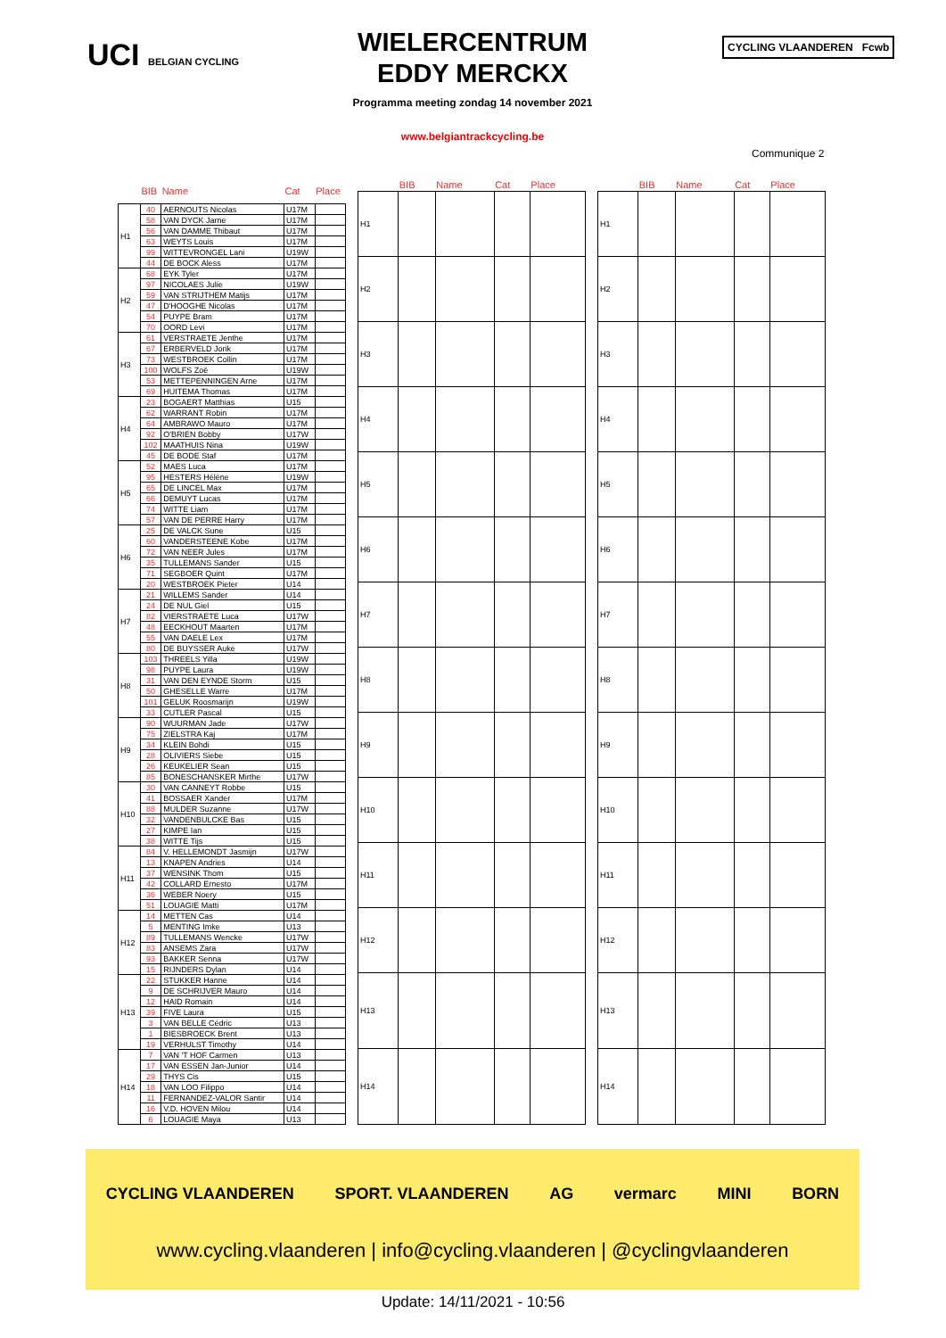UCI BELGIAN CYCLING
WIELERCENTRUM
EDDY MERCKX
CYCLING VLAANDEREN Fcwb
Programma meeting zondag 14 november 2021
www.belgiantrackcycling.be
Communique 2
| | BIB | Name | Cat | Place |
| --- | --- | --- | --- | --- |
| H1 | 40 | AERNOUTS Nicolas | U17M | |
| | 58 | VAN DYCK Jarne | U17M | |
| | 56 | VAN DAMME Thibaut | U17M | |
| | 63 | WEYTS Louis | U17M | |
| | 99 | WITTEVRONGEL Lani | U19W | |
| | 44 | DE BOCK Aless | U17M | |
| H2 | 68 | EYK Tyler | U17M | |
| | 97 | NICOLAES Julie | U19W | |
| | 59 | VAN STRIJTHEM Matijs | U17M | |
| | 47 | D'HOOGHE Nicolas | U17M | |
| | 54 | PUYPE Bram | U17M | |
| | 70 | OORD Levi | U17M | |
| H3 | 61 | VERSTRAETE Jenthe | U17M | |
| | 67 | ERBERVELD Jorik | U17M | |
| | 73 | WESTBROEK Collin | U17M | |
| | 100 | WOLFS Zoë | U19W | |
| | 53 | METTEPENNINGEN Arne | U17M | |
| | 69 | HUITEMA Thomas | U17M | |
| H4 | 23 | BOGAERT Matthias | U15 | |
| | 62 | WARRANT Robin | U17M | |
| | 64 | AMBRAWO Mauro | U17M | |
| | 92 | O'BRIEN Bobby | U17W | |
| | 102 | MAATHUIS Nina | U19W | |
| | 45 | DE BODE Staf | U17M | |
| H5 | 52 | MAES Luca | U17M | |
| | 95 | HESTERS Hélène | U19W | |
| | 65 | DE LINCEL Max | U17M | |
| | 66 | DEMUYT Lucas | U17M | |
| | 74 | WITTE Liam | U17M | |
| | 57 | VAN DE PERRE Harry | U17M | |
| H6 | 25 | DE VALCK Sune | U15 | |
| | 60 | VANDERSTEENE Kobe | U17M | |
| | 72 | VAN NEER Jules | U17M | |
| | 35 | TULLEMANS Sander | U15 | |
| | 71 | SEGBOER Quint | U17M | |
| | 20 | WESTBROEK Pieter | U14 | |
| H7 | 21 | WILLEMS Sander | U14 | |
| | 24 | DE NUL Giel | U15 | |
| | 82 | VIERSTRAETE Luca | U17W | |
| | 48 | EECKHOUT Maarten | U17M | |
| | 55 | VAN DAELE Lex | U17M | |
| | 80 | DE BUYSSER Auke | U17W | |
| H8 | 103 | THREELS Yilla | U19W | |
| | 98 | PUYPE Laura | U19W | |
| | 31 | VAN DEN EYNDE Storm | U15 | |
| | 50 | GHESELLE Warre | U17M | |
| | 101 | GELUK Roosmarijn | U19W | |
| | 33 | CUTLER Pascal | U15 | |
| H9 | 90 | WUURMAN Jade | U17W | |
| | 75 | ZIELSTRA Kaj | U17M | |
| | 34 | KLEIN Bohdi | U15 | |
| | 28 | OLIVIERS Siebe | U15 | |
| | 26 | KEUKELIER Sean | U15 | |
| | 85 | BONESCHANSKER Mirthe | U17W | |
| H10 | 30 | VAN CANNEYT Robbe | U15 | |
| | 41 | BOSSAER Xander | U17M | |
| | 88 | MULDER Suzanne | U17W | |
| | 32 | VANDENBULCKE Bas | U15 | |
| | 27 | KIMPE Ian | U15 | |
| | 38 | WITTE Tijs | U15 | |
| H11 | 84 | V. HELLEMONDT Jasmijn | U17W | |
| | 13 | KNAPEN Andries | U14 | |
| | 37 | WENSINK Thom | U15 | |
| | 42 | COLLARD Ernesto | U17M | |
| | 36 | WEBER Noery | U15 | |
| | 51 | LOUAGIE Matti | U17M | |
| H12 | 14 | METTEN Cas | U14 | |
| | 5 | MENTING Imke | U13 | |
| | 89 | TULLEMANS Wencke | U17W | |
| | 83 | ANSEMS Zara | U17W | |
| | 93 | BAKKER Senna | U17W | |
| | 15 | RIJNDERS Dylan | U14 | |
| H13 | 22 | STUKKER Hanne | U14 | |
| | 9 | DE SCHRIJVER Mauro | U14 | |
| | 12 | HAID Romain | U14 | |
| | 39 | FIVE Laura | U15 | |
| | 3 | VAN BELLE Cédric | U13 | |
| | 1 | BIESBROECK Brent | U13 | |
| | 19 | VERHULST Timothy | U14 | |
| H14 | 7 | VAN 'T HOF Carmen | U13 | |
| | 17 | VAN ESSEN Jan-Junior | U14 | |
| | 29 | THYS Cis | U15 | |
| | 18 | VAN LOO Filippo | U14 | |
| | 11 | FERNANDEZ-VALOR Santir | U14 | |
| | 16 | V.D. HOVEN Milou | U14 | |
| | 6 | LOUAGIE Maya | U13 | |
| | BIB | Name | Cat | Place |
| --- | --- | --- | --- | --- |
| H1 | | | | |
| H2 | | | | |
| H3 | | | | |
| H4 | | | | |
| H5 | | | | |
| H6 | | | | |
| H7 | | | | |
| H8 | | | | |
| H9 | | | | |
| H10 | | | | |
| H11 | | | | |
| H12 | | | | |
| H13 | | | | |
| H14 | | | | |
| | BIB | Name | Cat | Place |
| --- | --- | --- | --- | --- |
| H1 | | | | |
| H2 | | | | |
| H3 | | | | |
| H4 | | | | |
| H5 | | | | |
| H6 | | | | |
| H7 | | | | |
| H8 | | | | |
| H9 | | | | |
| H10 | | | | |
| H11 | | | | |
| H12 | | | | |
| H13 | | | | |
| H14 | | | | |
CYCLING VLAANDEREN SPORT. VLAANDEREN AG vermarc MINI BORN
www.cycling.vlaanderen | info@cycling.vlaanderen | @cyclingvlaanderen
Update: 14/11/2021 - 10:56